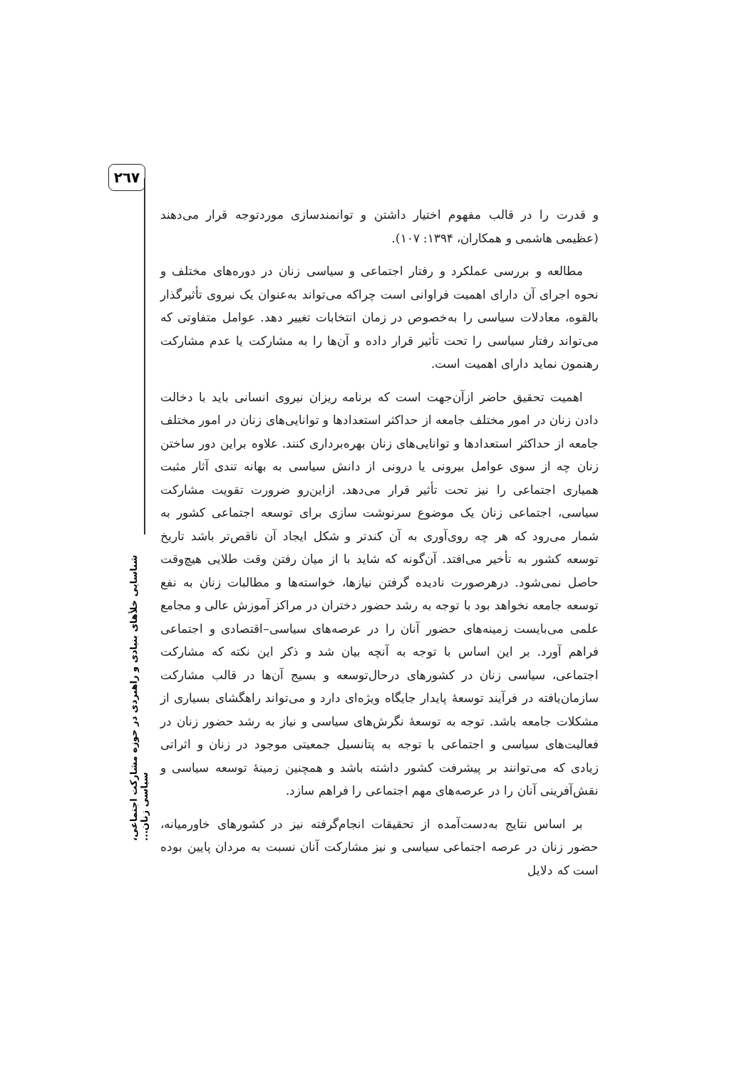۲٦۷
شناسایی خلأهای بنیادی و راهبردی در حوزه مشارکت اجتماعی، سیاسی زنان...
و قدرت را در قالب مفهوم اختیار داشتن و توانمندسازی موردتوجه قرار می‌دهند (عظیمی هاشمی و همکاران، ۱۳۹۴: ۱۰۷).
مطالعه و بررسی عملکرد و رفتار اجتماعی و سیاسی زنان در دوره‌های مختلف و نحوه اجرای آن دارای اهمیت فراوانی است چراکه می‌تواند به‌عنوان یک نیروی تأثیرگذار بالقوه، معادلات سیاسی را به‌خصوص در زمان انتخابات تغییر دهد. عوامل متفاوتی که می‌تواند رفتار سیاسی را تحت تأثیر قرار داده و آن‌ها را به مشارکت یا عدم مشارکت رهنمون نماید دارای اهمیت است.
اهمیت تحقیق حاضر ازآن‌جهت است که برنامه ریزان نیروی انسانی باید با دخالت دادن زنان در امور مختلف جامعه از حداکثر استعدادها و توانایی‌های زنان در امور مختلف جامعه از حداکثر استعدادها و توانایی‌های زنان بهره‌برداری کنند. علاوه براین دور ساختن زنان چه از سوی عوامل بیرونی یا درونی از دانش سیاسی به بهانه تندی آثار مثبت همیاری اجتماعی را نیز تحت تأثیر قرار می‌دهد. ازاین‌رو ضرورت تقویت مشارکت سیاسی، اجتماعی زنان یک موضوع سرنوشت سازی برای توسعه اجتماعی کشور به شمار می‌رود که هر چه روی‌آوری به آن کندتر و شکل ایجاد آن ناقص‌تر باشد تاریخ توسعه کشور به تأخیر می‌افتد. آن‌گونه که شاید با از میان رفتن وقت طلایی هیچ‌وقت حاصل نمی‌شود. درهرصورت نادیده گرفتن نیازها، خواسته‌ها و مطالبات زنان به نفع توسعه جامعه نخواهد بود با توجه به رشد حضور دختران در مراکز آموزش عالی و مجامع علمی می‌بایست زمینه‌های حضور آنان را در عرصه‌های سیاسی–اقتصادی و اجتماعی فراهم آورد. بر این اساس با توجه به آنچه بیان شد و ذکر این نکته که مشارکت اجتماعی، سیاسی زنان در کشورهای درحال‌توسعه و بسیج آن‌ها در قالب مشارکت سازمان‌یافته در فرآیند توسعهٔ پایدار جایگاه ویژه‌ای دارد و می‌تواند راهگشای بسیاری از مشکلات جامعه باشد. توجه به توسعهٔ نگرش‌های سیاسی و نیاز به رشد حضور زنان در فعالیت‌های سیاسی و اجتماعی با توجه به پتانسیل جمعیتی موجود در زنان و اثراتی زیادی که می‌توانند بر پیشرفت کشور داشته باشد و همچنین زمینهٔ توسعه سیاسی و نقش‌آفرینی آنان را در عرصه‌های مهم اجتماعی را فراهم سازد.
بر اساس نتایج به‌دست‌آمده از تحقیقات انجام‌گرفته نیز در کشورهای خاورمیانه، حضور زنان در عرصه اجتماعی سیاسی و نیز مشارکت آنان نسبت به مردان پایین بوده است که دلایل